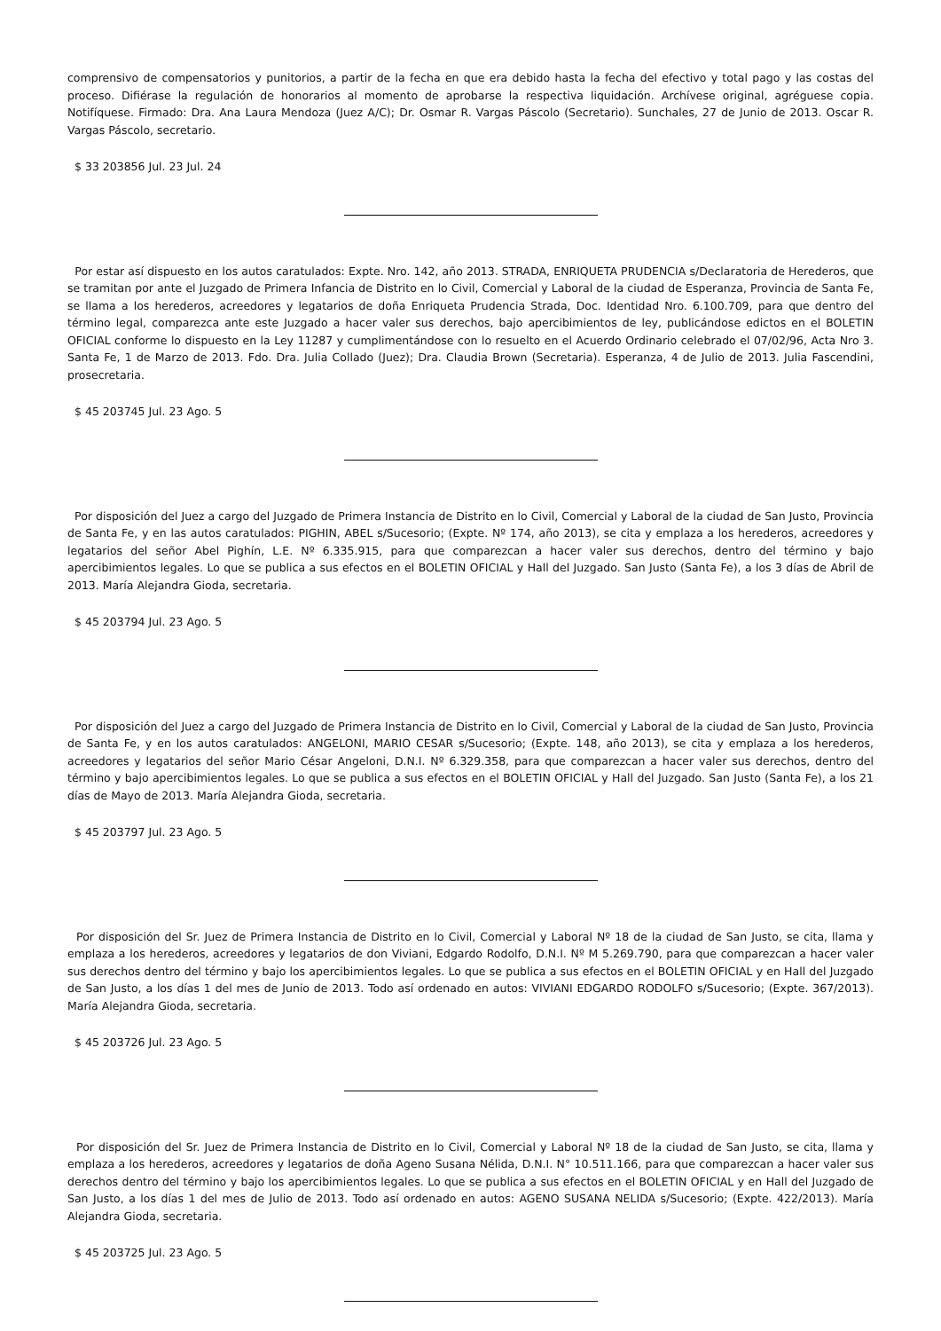comprensivo de compensatorios y punitorios, a partir de la fecha en que era debido hasta la fecha del efectivo y total pago y las costas del proceso. Difiérase la regulación de honorarios al momento de aprobarse la respectiva liquidación. Archívese original, agréguese copia. Notifíquese. Firmado: Dra. Ana Laura Mendoza (Juez A/C); Dr. Osmar R. Vargas Páscolo (Secretario). Sunchales, 27 de Junio de 2013. Oscar R. Vargas Páscolo, secretario.
$ 33 203856 Jul. 23 Jul. 24
Por estar así dispuesto en los autos caratulados: Expte. Nro. 142, año 2013. STRADA, ENRIQUETA PRUDENCIA s/Declaratoria de Herederos, que se tramitan por ante el Juzgado de Primera Infancia de Distrito en lo Civil, Comercial y Laboral de la ciudad de Esperanza, Provincia de Santa Fe, se llama a los herederos, acreedores y legatarios de doña Enriqueta Prudencia Strada, Doc. Identidad Nro. 6.100.709, para que dentro del término legal, comparezca ante este Juzgado a hacer valer sus derechos, bajo apercibimientos de ley, publicándose edictos en el BOLETIN OFICIAL conforme lo dispuesto en la Ley 11287 y cumplimentándose con lo resuelto en el Acuerdo Ordinario celebrado el 07/02/96, Acta Nro 3. Santa Fe, 1 de Marzo de 2013. Fdo. Dra. Julia Collado (Juez); Dra. Claudia Brown (Secretaria). Esperanza, 4 de Julio de 2013. Julia Fascendini, prosecretaria.
$ 45 203745 Jul. 23 Ago. 5
Por disposición del Juez a cargo del Juzgado de Primera Instancia de Distrito en lo Civil, Comercial y Laboral de la ciudad de San Justo, Provincia de Santa Fe, y en las autos caratulados: PIGHIN, ABEL s/Sucesorio; (Expte. Nº 174, año 2013), se cita y emplaza a los herederos, acreedores y legatarios del señor Abel Pighín, L.E. Nº 6.335.915, para que comparezcan a hacer valer sus derechos, dentro del término y bajo apercibimientos legales. Lo que se publica a sus efectos en el BOLETIN OFICIAL y Hall del Juzgado. San Justo (Santa Fe), a los 3 días de Abril de 2013. María Alejandra Gioda, secretaria.
$ 45 203794 Jul. 23 Ago. 5
Por disposición del Juez a cargo del Juzgado de Primera Instancia de Distrito en lo Civil, Comercial y Laboral de la ciudad de San Justo, Provincia de Santa Fe, y en los autos caratulados: ANGELONI, MARIO CESAR s/Sucesorio; (Expte. 148, año 2013), se cita y emplaza a los herederos, acreedores y legatarios del señor Mario César Angeloni, D.N.I. Nº 6.329.358, para que comparezcan a hacer valer sus derechos, dentro del término y bajo apercibimientos legales. Lo que se publica a sus efectos en el BOLETIN OFICIAL y Hall del Juzgado. San Justo (Santa Fe), a los 21 días de Mayo de 2013. María Alejandra Gioda, secretaria.
$ 45 203797 Jul. 23 Ago. 5
Por disposición del Sr. Juez de Primera Instancia de Distrito en lo Civil, Comercial y Laboral Nº 18 de la ciudad de San Justo, se cita, llama y emplaza a los herederos, acreedores y legatarios de don Viviani, Edgardo Rodolfo, D.N.I. Nº M 5.269.790, para que comparezcan a hacer valer sus derechos dentro del término y bajo los apercibimientos legales. Lo que se publica a sus efectos en el BOLETIN OFICIAL y en Hall del Juzgado de San Justo, a los días 1 del mes de Junio de 2013. Todo así ordenado en autos: VIVIANI EDGARDO RODOLFO s/Sucesorio; (Expte. 367/2013). María Alejandra Gioda, secretaria.
$ 45 203726 Jul. 23 Ago. 5
Por disposición del Sr. Juez de Primera Instancia de Distrito en lo Civil, Comercial y Laboral Nº 18 de la ciudad de San Justo, se cita, llama y emplaza a los herederos, acreedores y legatarios de doña Ageno Susana Nélida, D.N.I. N° 10.511.166, para que comparezcan a hacer valer sus derechos dentro del término y bajo los apercibimientos legales. Lo que se publica a sus efectos en el BOLETIN OFICIAL y en Hall del Juzgado de San Justo, a los días 1 del mes de Julio de 2013. Todo así ordenado en autos: AGENO SUSANA NELIDA s/Sucesorio; (Expte. 422/2013). María Alejandra Gioda, secretaria.
$ 45 203725 Jul. 23 Ago. 5